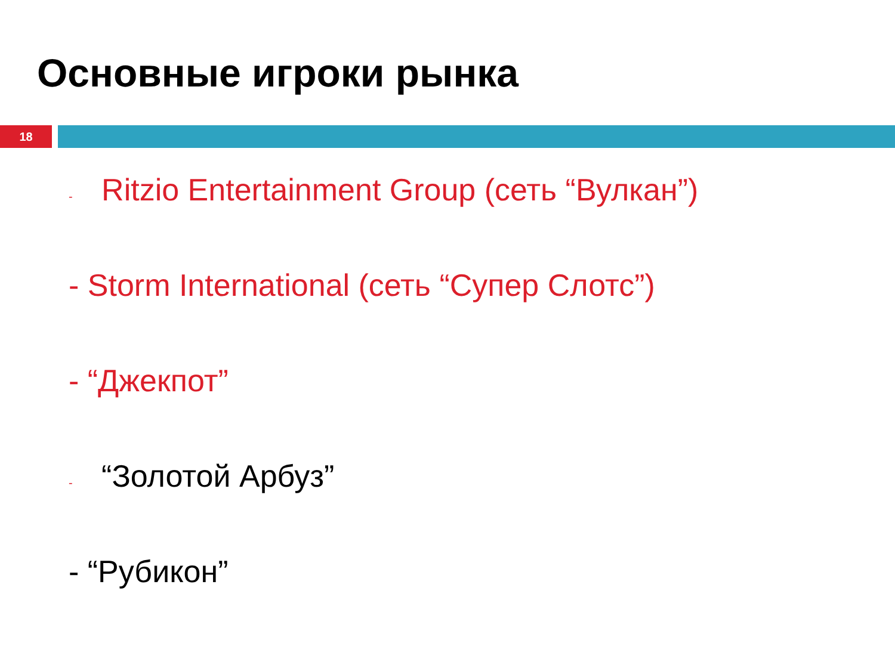Основные игроки рынка
18
- Ritzio Entertainment Group (сеть “Вулкан”)
- Storm International (сеть “Супер Слотс”)
- “Джекпот”
- “Золотой Арбуз”
- “Рубикон”